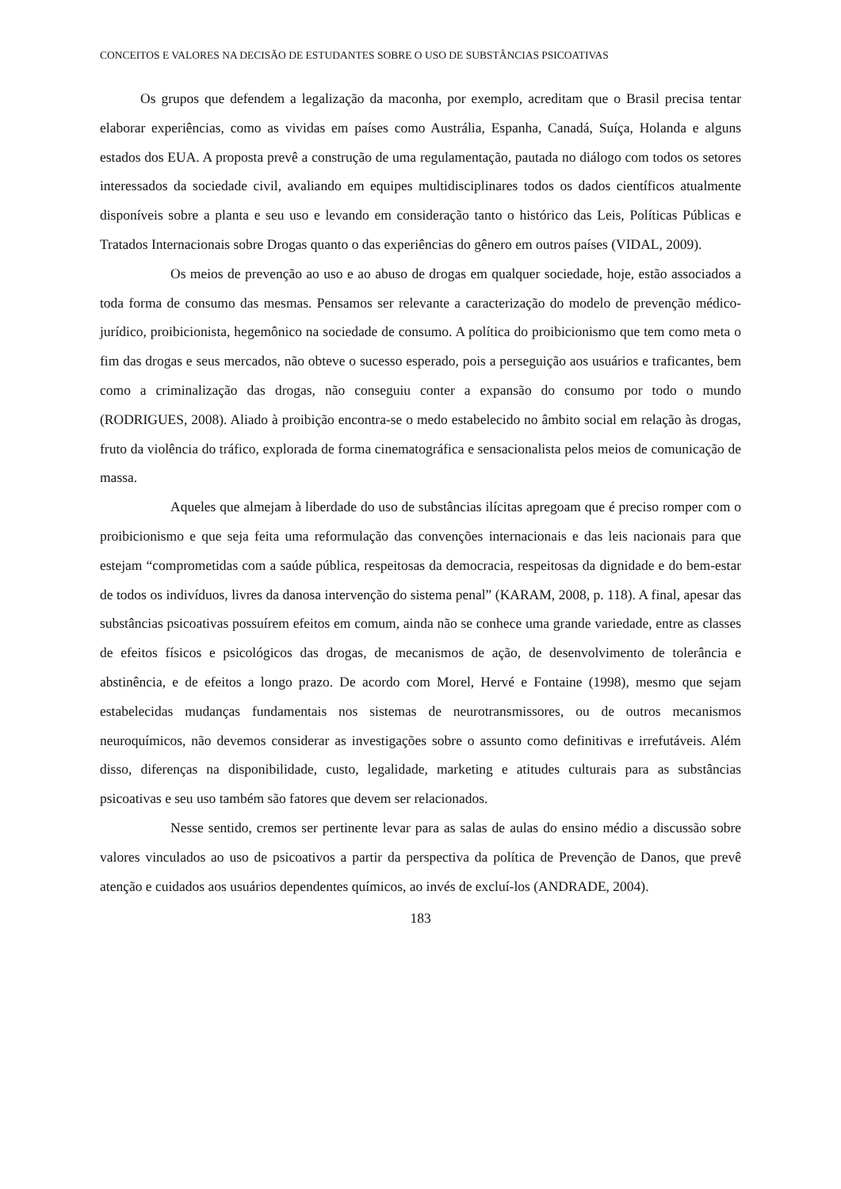CONCEITOS E VALORES NA DECISÃO DE ESTUDANTES SOBRE O USO DE SUBSTÂNCIAS PSICOATIVAS
Os grupos que defendem a legalização da maconha, por exemplo, acreditam que o Brasil precisa tentar elaborar experiências, como as vividas em países como Austrália, Espanha, Canadá, Suíça, Holanda e alguns estados dos EUA. A proposta prevê a construção de uma regulamentação, pautada no diálogo com todos os setores interessados da sociedade civil, avaliando em equipes multidisciplinares todos os dados científicos atualmente disponíveis sobre a planta e seu uso e levando em consideração tanto o histórico das Leis, Políticas Públicas e Tratados Internacionais sobre Drogas quanto o das experiências do gênero em outros países (VIDAL, 2009).
Os meios de prevenção ao uso e ao abuso de drogas em qualquer sociedade, hoje, estão associados a toda forma de consumo das mesmas. Pensamos ser relevante a caracterização do modelo de prevenção médico-jurídico, proibicionista, hegemônico na sociedade de consumo. A política do proibicionismo que tem como meta o fim das drogas e seus mercados, não obteve o sucesso esperado, pois a perseguição aos usuários e traficantes, bem como a criminalização das drogas, não conseguiu conter a expansão do consumo por todo o mundo (RODRIGUES, 2008). Aliado à proibição encontra-se o medo estabelecido no âmbito social em relação às drogas, fruto da violência do tráfico, explorada de forma cinematográfica e sensacionalista pelos meios de comunicação de massa.
Aqueles que almejam à liberdade do uso de substâncias ilícitas apregoam que é preciso romper com o proibicionismo e que seja feita uma reformulação das convenções internacionais e das leis nacionais para que estejam “comprometidas com a saúde pública, respeitosas da democracia, respeitosas da dignidade e do bem-estar de todos os indivíduos, livres da danosa intervenção do sistema penal” (KARAM, 2008, p. 118). A final, apesar das substâncias psicoativas possuírem efeitos em comum, ainda não se conhece uma grande variedade, entre as classes de efeitos físicos e psicológicos das drogas, de mecanismos de ação, de desenvolvimento de tolerância e abstinência, e de efeitos a longo prazo. De acordo com Morel, Hervé e Fontaine (1998), mesmo que sejam estabelecidas mudanças fundamentais nos sistemas de neurotransmissores, ou de outros mecanismos neuroquímicos, não devemos considerar as investigações sobre o assunto como definitivas e irrefutáveis. Além disso, diferenças na disponibilidade, custo, legalidade, marketing e atitudes culturais para as substâncias psicoativas e seu uso também são fatores que devem ser relacionados.
Nesse sentido, cremos ser pertinente levar para as salas de aulas do ensino médio a discussão sobre valores vinculados ao uso de psicoativos a partir da perspectiva da política de Prevenção de Danos, que prevê atenção e cuidados aos usuários dependentes químicos, ao invés de excluí-los (ANDRADE, 2004).
183